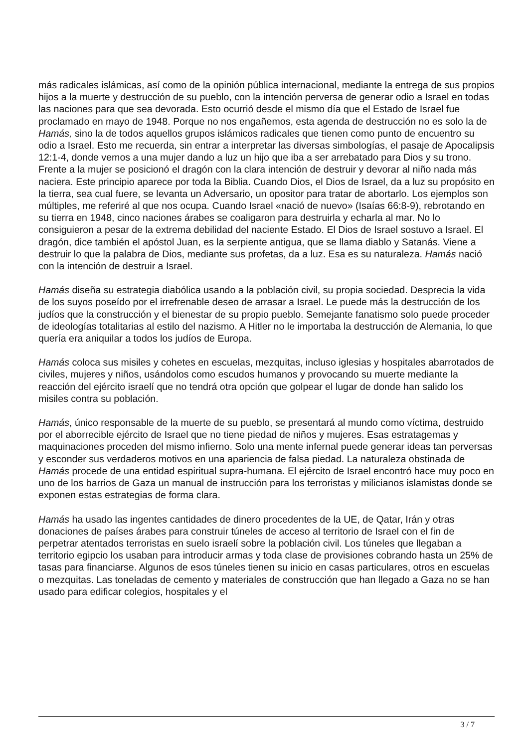más radicales islámicas, así como de la opinión pública internacional, mediante la entrega de sus propios hijos a la muerte y destrucción de su pueblo, con la intención perversa de generar odio a Israel en todas las naciones para que sea devorada. Esto ocurrió desde el mismo día que el Estado de Israel fue proclamado en mayo de 1948. Porque no nos engañemos, esta agenda de destrucción no es solo la de Hamás, sino la de todos aquellos grupos islámicos radicales que tienen como punto de encuentro su odio a Israel. Esto me recuerda, sin entrar a interpretar las diversas simbologías, el pasaje de Apocalipsis 12:1-4, donde vemos a una mujer dando a luz un hijo que iba a ser arrebatado para Dios y su trono. Frente a la mujer se posicionó el dragón con la clara intención de destruir y devorar al niño nada más naciera. Este principio aparece por toda la Biblia. Cuando Dios, el Dios de Israel, da a luz su propósito en la tierra, sea cual fuere, se levanta un Adversario, un opositor para tratar de abortarlo. Los ejemplos son múltiples, me referiré al que nos ocupa. Cuando Israel «nació de nuevo» (Isaías 66:8-9), rebrotando en su tierra en 1948, cinco naciones árabes se coaligaron para destruirla y echarla al mar. No lo consiguieron a pesar de la extrema debilidad del naciente Estado. El Dios de Israel sostuvo a Israel. El dragón, dice también el apóstol Juan, es la serpiente antigua, que se llama diablo y Satanás. Viene a destruir lo que la palabra de Dios, mediante sus profetas, da a luz. Esa es su naturaleza. Hamás nació con la intención de destruir a Israel.
Hamás diseña su estrategia diabólica usando a la población civil, su propia sociedad. Desprecia la vida de los suyos poseído por el irrefrenable deseo de arrasar a Israel. Le puede más la destrucción de los judíos que la construcción y el bienestar de su propio pueblo. Semejante fanatismo solo puede proceder de ideologías totalitarias al estilo del nazismo. A Hitler no le importaba la destrucción de Alemania, lo que quería era aniquilar a todos los judíos de Europa.
Hamás coloca sus misiles y cohetes en escuelas, mezquitas, incluso iglesias y hospitales abarrotados de civiles, mujeres y niños, usándolos como escudos humanos y provocando su muerte mediante la reacción del ejército israelí que no tendrá otra opción que golpear el lugar de donde han salido los misiles contra su población.
Hamás, único responsable de la muerte de su pueblo, se presentará al mundo como víctima, destruido por el aborrecible ejército de Israel que no tiene piedad de niños y mujeres. Esas estratagemas y maquinaciones proceden del mismo infierno. Solo una mente infernal puede generar ideas tan perversas y esconder sus verdaderos motivos en una apariencia de falsa piedad. La naturaleza obstinada de Hamás procede de una entidad espiritual supra-humana. El ejército de Israel encontró hace muy poco en uno de los barrios de Gaza un manual de instrucción para los terroristas y milicianos islamistas donde se exponen estas estrategias de forma clara.
Hamás ha usado las ingentes cantidades de dinero procedentes de la UE, de Qatar, Irán y otras donaciones de países árabes para construir túneles de acceso al territorio de Israel con el fin de perpetrar atentados terroristas en suelo israelí sobre la población civil. Los túneles que llegaban a territorio egipcio los usaban para introducir armas y toda clase de provisiones cobrando hasta un 25% de tasas para financiarse. Algunos de esos túneles tienen su inicio en casas particulares, otros en escuelas o mezquitas. Las toneladas de cemento y materiales de construcción que han llegado a Gaza no se han usado para edificar colegios, hospitales y el
3 / 7